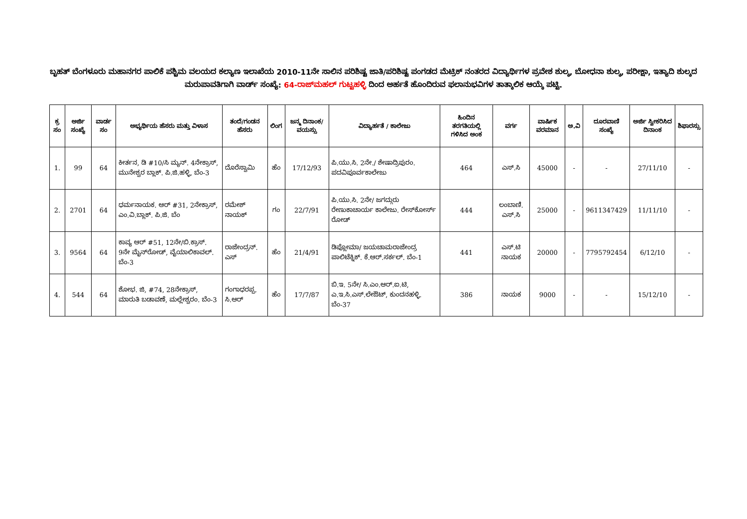ಬೃಹತ್ ಬೆಂಗಳೂರು ಮಹಾನಗರ ಪಾಲಿಕೆ ಪಶ್ಚಿಮ ವಲಯದ ಕಲ್ಯಾಣ ಇಲಾಖೆಯ 2010-11ನೇ ಸಾಲಿನ ಪರಿಶಿಷ್ಟ ಜಾತಿ/ಪರಿಶಿಷ್ಟ ಪಂಗಡದ ಮೆಟ್ರಿಕ್ ನಂತರದ ವಿದ್ಯಾರ್ಥಿಗಳ ಪ್ರವೇಶ ಶುಲ್ಕ, ಬೋಧನಾ ಶುಲ್ಕ, ಪರೀಕ್ಷಾ, ಇತ್ಯಾದಿ ಶುಲ್ಕದ ಮರುಪಾವತಿಗಾಗಿ ವಾರ್ಡ್ ಸಂಖ್ಯೆ: 64-ರಾಜ್‌ಮಹಲ್ ಗುಟ್ಟಹಳ್ಳಿ ದಿಂದ ಅರ್ಹತೆ ಹೊಂದಿರುವ ಫಲಾನುಭವಿಗಳ ತಾತ್ಕಾಲಿಕ ಆಯ್ಕೆ ಪಟ್ಟಿ.
| ಕ್ರ ಸಂ | ಅರ್ಜಿ ಸಂಖ್ಯೆ | ವಾರ್ಡ ಸಂ | ಅಭ್ಯರ್ಥಿಯ ಹೆಸರು ಮತ್ತು ವಿಳಾಸ | ತಂದೆ/ಗಂಡನ ಹೆಸರು | ಲಿಂಗ | ಜನ್ಮ ದಿನಾಂಕ/ ವಯಸ್ಸು | ವಿದ್ಯಾರ್ಹತೆ / ಕಾಲೇಜು | ಹಿಂದಿನ ತರಗತಿಯಲ್ಲಿ ಗಳಿಸಿದ ಅಂಕ | ವರ್ಗ | ವಾರ್ಷಿಕ ವರಮಾನ | ಅ.ವಿ | ದೂರವಾಣಿ ಸಂಖ್ಯೆ | ಅರ್ಜಿ ಸ್ವೀಕರಿಸಿದ ದಿನಾಂಕ | ಶಿಫಾರಸ್ಸು |
| --- | --- | --- | --- | --- | --- | --- | --- | --- | --- | --- | --- | --- | --- | --- |
| 1. | 99 | 64 | ಕೀರ್ತನ, ಡಿ #10/ಸಿ ಮ್ಯನ್. 4ನೇಕ್ರಾಸ್, ಮುನೇಶ್ವರ ಬ್ಲಾಕ್. ಪಿ.ಜಿ.ಹಳ್ಳಿ, ಬೆಂ-3 | ದೊರೆಸ್ವಾಮಿ | ಹೆಂ | 17/12/93 | ಪಿ.ಯು.ಸಿ. 2ನೇ./ ಶೇಷಾದ್ರಿಪುರಂ. ಪದವಿಪೂರ್ವಕಾಲೇಜು | 464 | ಎಸ್.ಸಿ | 45000 | - | - | 27/11/10 | - |
| 2. | 2701 | 64 | ಧರ್ಮನಾಯಕ. ಆರ್ #31, 2ನೇಕ್ರಾಸ್, ಎಂ.ವಿ.ಬ್ಲಾಕ್. ಪಿ.ಜಿ. ಬೆಂ | ರಮೇಶ್ ನಾಯಕ್ | ಗಂ | 22/7/91 | ಪಿ.ಯು.ಸಿ. 2ನೇ/ ಜಗದ್ಗುರು ರೇಣುಕಾಚಾರ್ಯ ಕಾಲೇಜು. ರೇಸ್‌ಕೋರ್ಸ್ ರೋಡ್ | 444 | ಲಂಬಾಣಿ. ಎಸ್.ಸಿ | 25000 | - | 9611347429 | 11/11/10 | - |
| 3. | 9564 | 64 | ಕಾವ್ಯ ಆರ್ #51, 12ನೇ/ಬಿ.ಕ್ರಾಸ್. 9ನೇ ಮೈನ್‌ರೋಡ್, ವೈಯಾಲಿಕಾವಲ್. ಬೆಂ-3 | ರಾಜೇಂದ್ರನ್. ಎಸ್ | ಹೆಂ | 21/4/91 | ಡಿಪ್ಲೋಮಾ/ ಜಯಚಾಮರಾಜೇಂದ್ರ ಪಾಲಿಟೆಕ್ನಿಕ್. ಕೆ.ಆರ್.ಸರ್ಕಲ್. ಬೆಂ-1 | 441 | ಎಸ್.ಟಿ ನಾಯಕ | 20000 | - | 7795792454 | 6/12/10 | - |
| 4. | 544 | 64 | ಶೋಭ. ಜಿ, #74, 28ನೇಕ್ರಾಸ್, ಮಾರುತಿ ಬಡಾವಣೆ, ಮಲ್ಲೇಶ್ವರಂ. ಬೆಂ-3 | ಗಂಗಾಧರಪ್ಪ. ಸಿ.ಆರ್ | ಹೆಂ | 17/7/87 | ಬಿ.ಇ. 5ನೇ/ ಸಿ.ಎಂ.ಆರ್.ಐ.ಟಿ, ಎ.ಇ.ಸಿ.ಎಸ್.ಲೇಔಟ್, ಕುಂದನಹಳ್ಳಿ. ಬೆಂ-37 | 386 | ನಾಯಕ | 9000 | - | - | 15/12/10 | - |